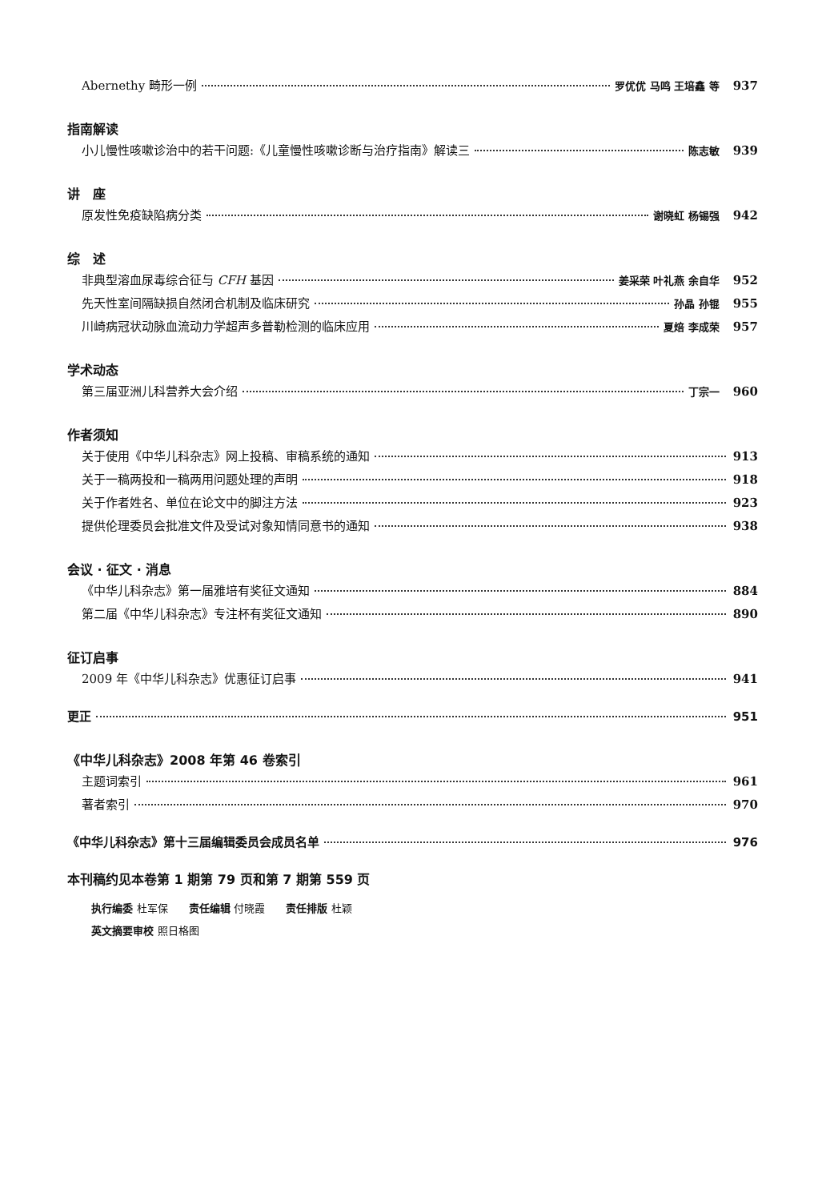Abernethy 畸形一例 罗优优 马鸣 王培鑫 等 937
指南解读
小儿慢性咳嗽诊治中的若干问题:《儿童慢性咳嗽诊断与治疗指南》解读三 陈志敏 939
讲　座
原发性免疫缺陷病分类 谢晓虹 杨锡强 942
综　述
非典型溶血尿毒综合征与 CFH 基因 姜采荣 叶礼燕 余自华 952
先天性室间隔缺损自然闭合机制及临床研究 孙晶 孙锟 955
川崎病冠状动脉血流动力学超声多普勒检测的临床应用 夏焙 李成荣 957
学术动态
第三届亚洲儿科营养大会介绍 丁宗一 960
作者须知
关于使用《中华儿科杂志》网上投稿、审稿系统的通知 913
关于一稿两投和一稿两用问题处理的声明 918
关于作者姓名、单位在论文中的脚注方法 923
提供伦理委员会批准文件及受试对象知情同意书的通知 938
会议 · 征文 · 消息
《中华儿科杂志》第一届雅培有奖征文通知 884
第二届《中华儿科杂志》专注杯有奖征文通知 890
征订启事
2009 年《中华儿科杂志》优惠征订启事 941
更正 951
《中华儿科杂志》2008 年第 46 卷索引
主题词索引 961
著者索引 970
《中华儿科杂志》第十三届编辑委员会成员名单 976
本刊稿约见本卷第 1 期第 79 页和第 7 期第 559 页
执行编委 杜军保　　责任编辑 付晓霞　　责任排版 杜颖
英文摘要审校 照日格图